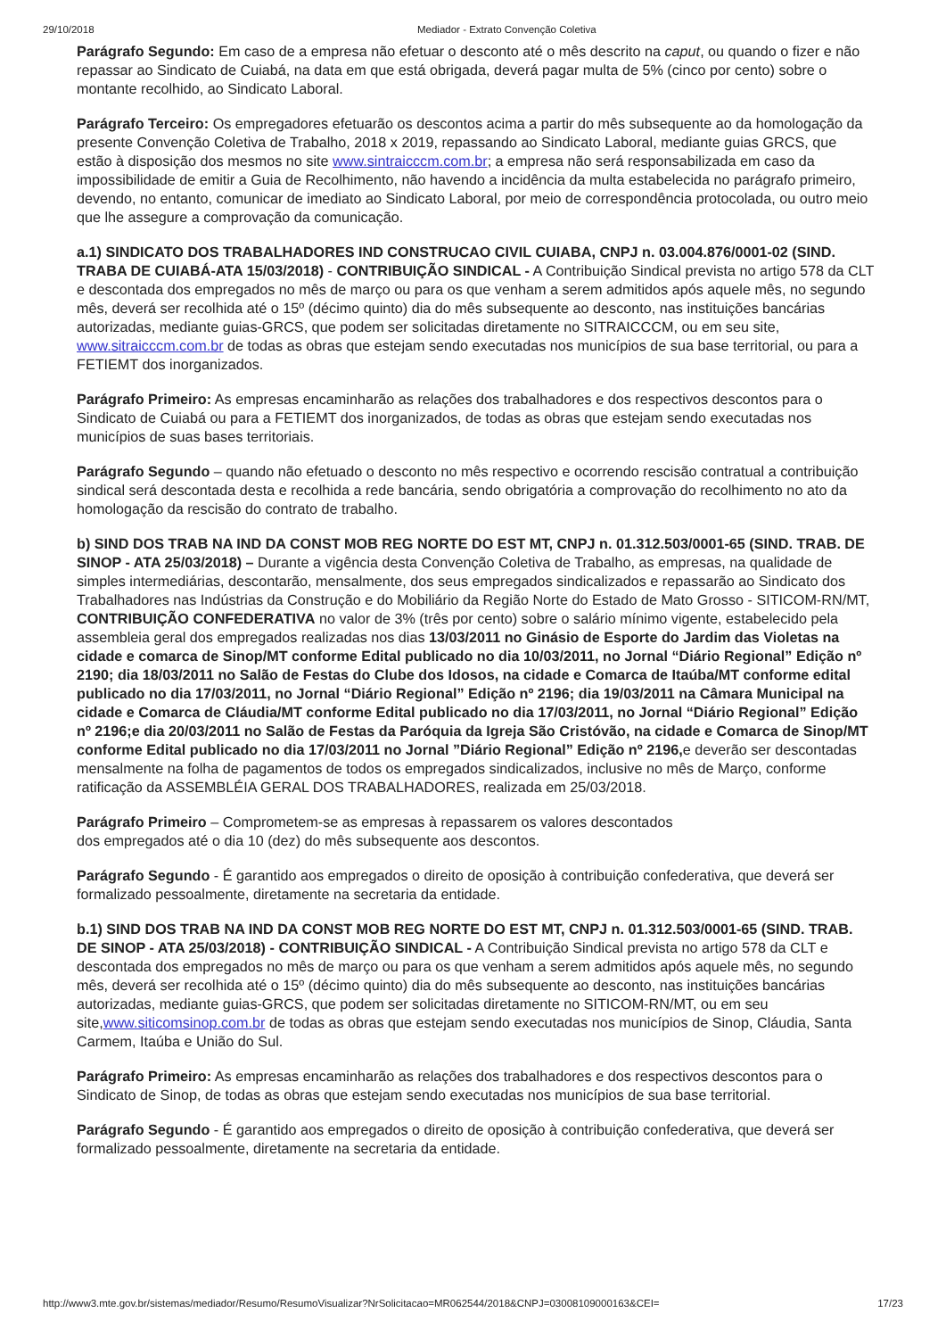29/10/2018 Mediador - Extrato Convenção Coletiva
Parágrafo Segundo: Em caso de a empresa não efetuar o desconto até o mês descrito na caput, ou quando o fizer e não repassar ao Sindicato de Cuiabá, na data em que está obrigada, deverá pagar multa de 5% (cinco por cento) sobre o montante recolhido, ao Sindicato Laboral.
Parágrafo Terceiro: Os empregadores efetuarão os descontos acima a partir do mês subsequente ao da homologação da presente Convenção Coletiva de Trabalho, 2018 x 2019, repassando ao Sindicato Laboral, mediante guias GRCS, que estão à disposição dos mesmos no site www.sintraicccm.com.br; a empresa não será responsabilizada em caso da impossibilidade de emitir a Guia de Recolhimento, não havendo a incidência da multa estabelecida no parágrafo primeiro, devendo, no entanto, comunicar de imediato ao Sindicato Laboral, por meio de correspondência protocolada, ou outro meio que lhe assegure a comprovação da comunicação.
a.1) SINDICATO DOS TRABALHADORES IND CONSTRUCAO CIVIL CUIABA, CNPJ n. 03.004.876/0001-02 (SIND. TRABA DE CUIABÁ-ATA 15/03/2018) - CONTRIBUIÇÃO SINDICAL - A Contribuição Sindical prevista no artigo 578 da CLT e descontada dos empregados no mês de março ou para os que venham a serem admitidos após aquele mês, no segundo mês, deverá ser recolhida até o 15º (décimo quinto) dia do mês subsequente ao desconto, nas instituições bancárias autorizadas, mediante guias-GRCS, que podem ser solicitadas diretamente no SITRAICCCM, ou em seu site, www.sitraicccm.com.br de todas as obras que estejam sendo executadas nos municípios de sua base territorial, ou para a FETIEMT dos inorganizados.
Parágrafo Primeiro: As empresas encaminharão as relações dos trabalhadores e dos respectivos descontos para o Sindicato de Cuiabá ou para a FETIEMT dos inorganizados, de todas as obras que estejam sendo executadas nos municípios de suas bases territoriais.
Parágrafo Segundo – quando não efetuado o desconto no mês respectivo e ocorrendo rescisão contratual a contribuição sindical será descontada desta e recolhida a rede bancária, sendo obrigatória a comprovação do recolhimento no ato da homologação da rescisão do contrato de trabalho.
b) SIND DOS TRAB NA IND DA CONST MOB REG NORTE DO EST MT, CNPJ n. 01.312.503/0001-65 (SIND. TRAB. DE SINOP - ATA 25/03/2018) – Durante a vigência desta Convenção Coletiva de Trabalho, as empresas, na qualidade de simples intermediárias, descontarão, mensalmente, dos seus empregados sindicalizados e repassarão ao Sindicato dos Trabalhadores nas Indústrias da Construção e do Mobiliário da Região Norte do Estado de Mato Grosso - SITICOM-RN/MT, CONTRIBUIÇÃO CONFEDERATIVA no valor de 3% (três por cento) sobre o salário mínimo vigente, estabelecido pela assembleia geral dos empregados realizadas nos dias 13/03/2011 no Ginásio de Esporte do Jardim das Violetas na cidade e comarca de Sinop/MT conforme Edital publicado no dia 10/03/2011, no Jornal “Diário Regional” Edição nº 2190; dia 18/03/2011 no Salão de Festas do Clube dos Idosos, na cidade e Comarca de Itaúba/MT conforme edital publicado no dia 17/03/2011, no Jornal “Diário Regional” Edição nº 2196; dia 19/03/2011 na Câmara Municipal na cidade e Comarca de Cláudia/MT conforme Edital publicado no dia 17/03/2011, no Jornal “Diário Regional” Edição nº 2196;e dia 20/03/2011 no Salão de Festas da Paróquia da Igreja São Cristóvão, na cidade e Comarca de Sinop/MT conforme Edital publicado no dia 17/03/2011 no Jornal ”Diário Regional” Edição nº 2196, e deverão ser descontadas mensalmente na folha de pagamentos de todos os empregados sindicalizados, inclusive no mês de Março, conforme ratificação da ASSEMBLÉIA GERAL DOS TRABALHADORES, realizada em 25/03/2018.
Parágrafo Primeiro – Comprometem-se as empresas à repassarem os valores descontados
dos empregados até o dia 10 (dez) do mês subsequente aos descontos.
Parágrafo Segundo - É garantido aos empregados o direito de oposição à contribuição confederativa, que deverá ser formalizado pessoalmente, diretamente na secretaria da entidade.
b.1) SIND DOS TRAB NA IND DA CONST MOB REG NORTE DO EST MT, CNPJ n. 01.312.503/0001-65 (SIND. TRAB. DE SINOP - ATA 25/03/2018) - CONTRIBUIÇÃO SINDICAL - A Contribuição Sindical prevista no artigo 578 da CLT e descontada dos empregados no mês de março ou para os que venham a serem admitidos após aquele mês, no segundo mês, deverá ser recolhida até o 15º (décimo quinto) dia do mês subsequente ao desconto, nas instituições bancárias autorizadas, mediante guias-GRCS, que podem ser solicitadas diretamente no SITICOM-RN/MT, ou em seu site,www.siticomsinop.com.br de todas as obras que estejam sendo executadas nos municípios de Sinop, Cláudia, Santa Carmem, Itaúba e União do Sul.
Parágrafo Primeiro: As empresas encaminharão as relações dos trabalhadores e dos respectivos descontos para o Sindicato de Sinop, de todas as obras que estejam sendo executadas nos municípios de sua base territorial.
Parágrafo Segundo - É garantido aos empregados o direito de oposição à contribuição confederativa, que deverá ser formalizado pessoalmente, diretamente na secretaria da entidade.
http://www3.mte.gov.br/sistemas/mediador/Resumo/ResumoVisualizar?NrSolicitacao=MR062544/2018&CNPJ=03008109000163&CEI= 17/23